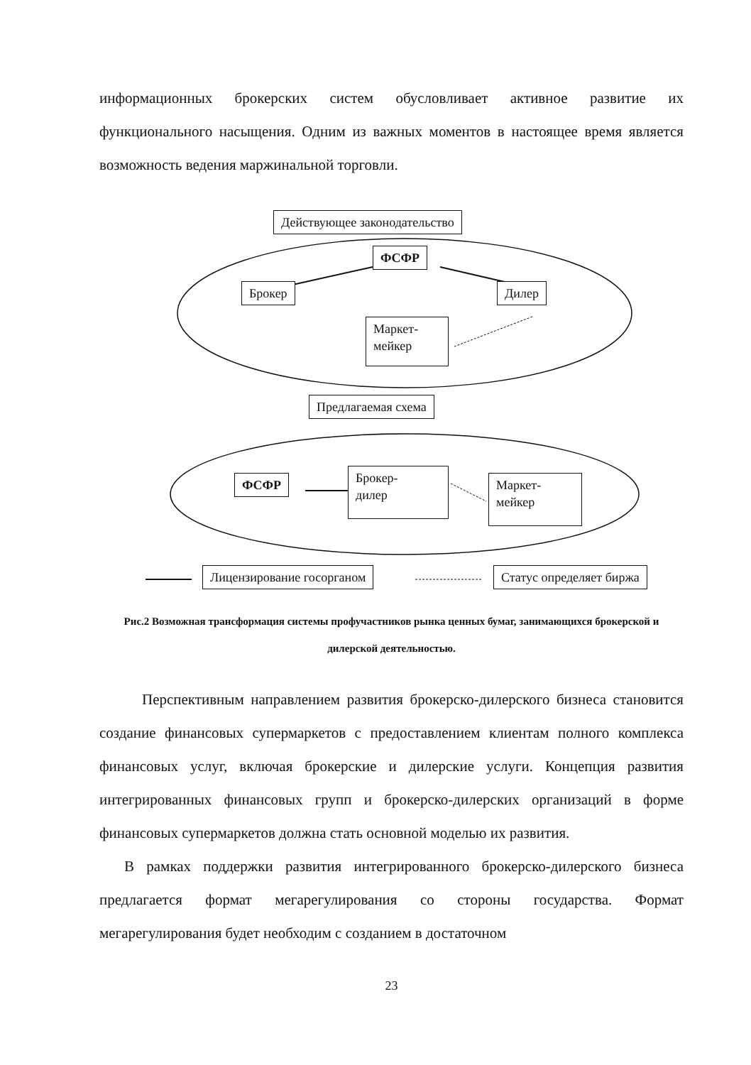информационных брокерских систем обусловливает активное развитие их функционального насыщения. Одним из важных моментов в настоящее время является возможность ведения маржинальной торговли.
Действующее законодательство
ФСФР
Брокер Дилер
Маркет-
мейкер
Предлагаемая схема
ФСФР
Брокер-
дилер
Маркет-
мейкер
Лицензирование госорганом Статус определяет биржа
Рис.2 Возможная трансформация системы профучастников рынка ценных бумаг, занимающихся брокерской и дилерской деятельностью.
Перспективным направлением развития брокерско-дилерского бизнеса становится создание финансовых супермаркетов с предоставлением клиентам полного комплекса финансовых услуг, включая брокерские и дилерские услуги. Концепция развития интегрированных финансовых групп и брокерско-дилерских организаций в форме финансовых супермаркетов должна стать основной моделью их развития.
В рамках поддержки развития интегрированного брокерско-дилерского бизнеса предлагается формат мегарегулирования со стороны государства. Формат мегарегулирования будет необходим с созданием в достаточном
23